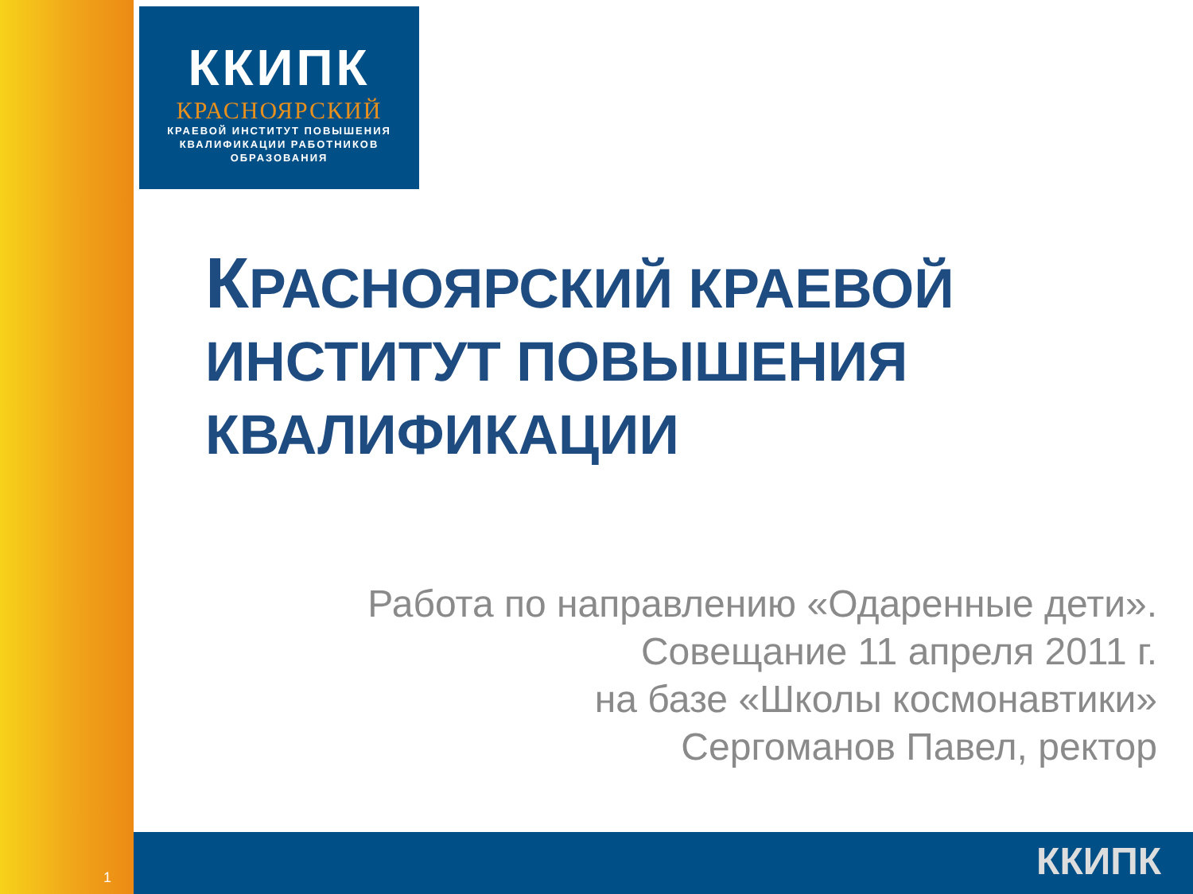ККИПК
КРАСНОЯРСКИЙ
КРАЕВОЙ ИНСТИТУТ ПОВЫШЕНИЯ
КВАЛИФИКАЦИИ РАБОТНИКОВ
ОБРАЗОВАНИЯ
КРАСНОЯРСКИЙ КРАЕВОЙ
ИНСТИТУТ ПОВЫШЕНИЯ
КВАЛИФИКАЦИИ
Работа по направлению «Одаренные дети».
Совещание 11 апреля 2011 г.
на базе «Школы космонавтики»
Сергоманов Павел, ректор
1 ККИПК